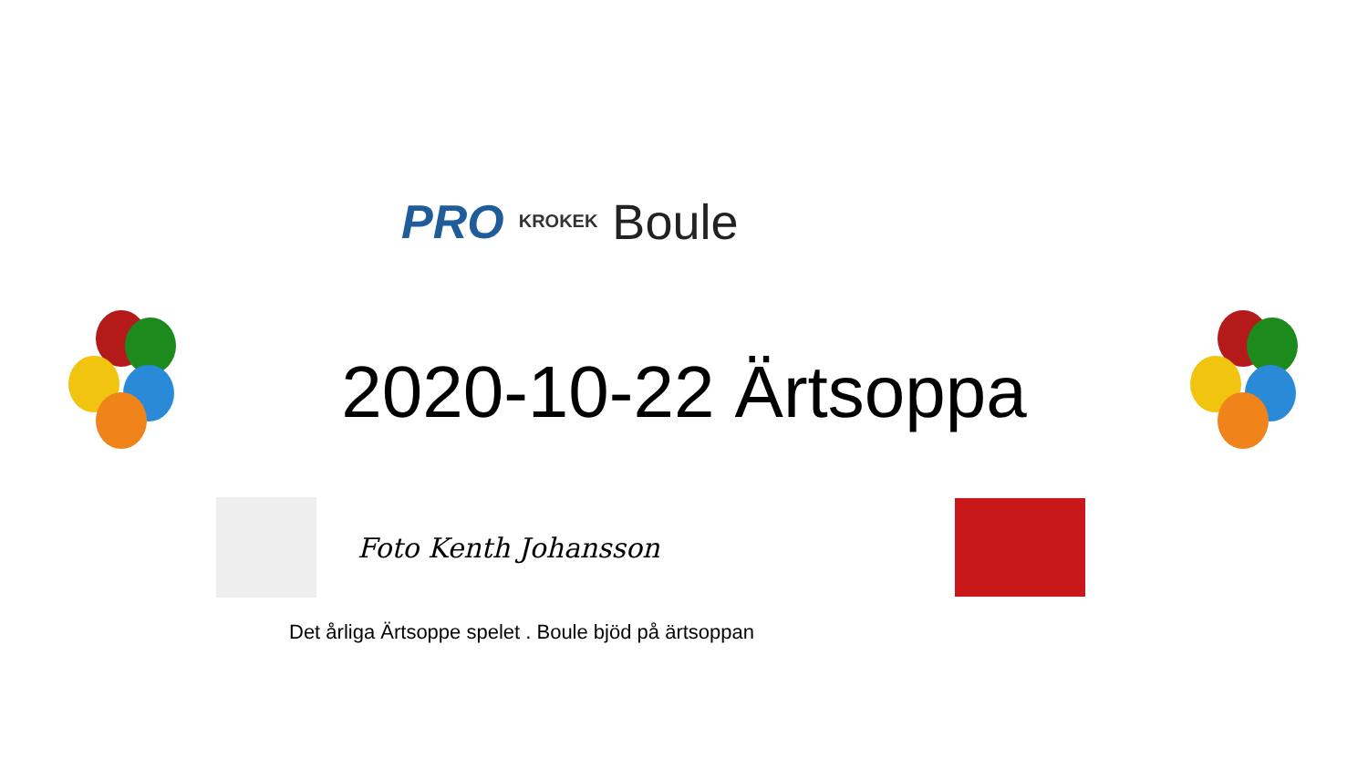PRO KROKEK Boule
2020-10-22 Ärtsoppa
Foto Kenth Johansson
Det årliga Ärtsoppe spelet . Boule bjöd på ärtsoppan